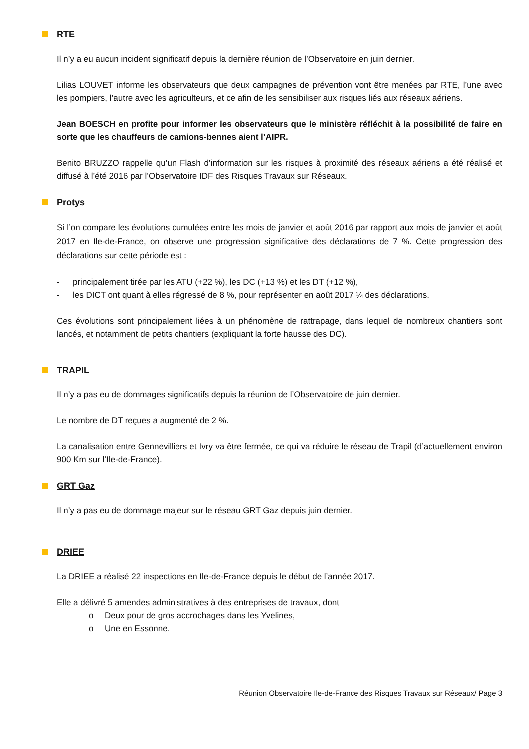RTE
Il n’y a eu aucun incident significatif depuis la dernière réunion de l’Observatoire en juin dernier.
Lilias LOUVET informe les observateurs que deux campagnes de prévention vont être menées par RTE, l’une avec les pompiers, l’autre avec les agriculteurs, et ce afin de les sensibiliser aux risques liés aux réseaux aériens.
Jean BOESCH en profite pour informer les observateurs que le ministère réfléchit à la possibilité de faire en sorte que les chauffeurs de camions-bennes aient l’AIPR.
Benito BRUZZO rappelle qu’un Flash d’information sur les risques à proximité des réseaux aériens a été réalisé et diffusé à l’été 2016 par l’Observatoire IDF des Risques Travaux sur Réseaux.
Protys
Si l’on compare les évolutions cumulées entre les mois de janvier et août 2016 par rapport aux mois de janvier et août 2017 en Ile-de-France, on observe une progression significative des déclarations de 7 %. Cette progression des déclarations sur cette période est :
- principalement tirée par les ATU (+22 %), les DC (+13 %) et les DT (+12 %),
- les DICT ont quant à elles régressé de 8 %, pour représenter en août 2017 ¼ des déclarations.
Ces évolutions sont principalement liées à un phénomène de rattrapage, dans lequel de nombreux chantiers sont lancés, et notamment de petits chantiers (expliquant la forte hausse des DC).
TRAPIL
Il n’y a pas eu de dommages significatifs depuis la réunion de l’Observatoire de juin dernier.
Le nombre de DT reçues a augmenté de 2 %.
La canalisation entre Gennevilliers et Ivry va être fermée, ce qui va réduire le réseau de Trapil (d’actuellement environ 900 Km sur l’Ile-de-France).
GRT Gaz
Il n’y a pas eu de dommage majeur sur le réseau GRT Gaz depuis juin dernier.
DRIEE
La DRIEE a réalisé 22 inspections en Ile-de-France depuis le début de l’année 2017.
Elle a délivré 5 amendes administratives à des entreprises de travaux, dont
o Deux pour de gros accrochages dans les Yvelines,
o Une en Essonne.
Réunion Observatoire Ile-de-France des Risques Travaux sur Réseaux/ Page 3